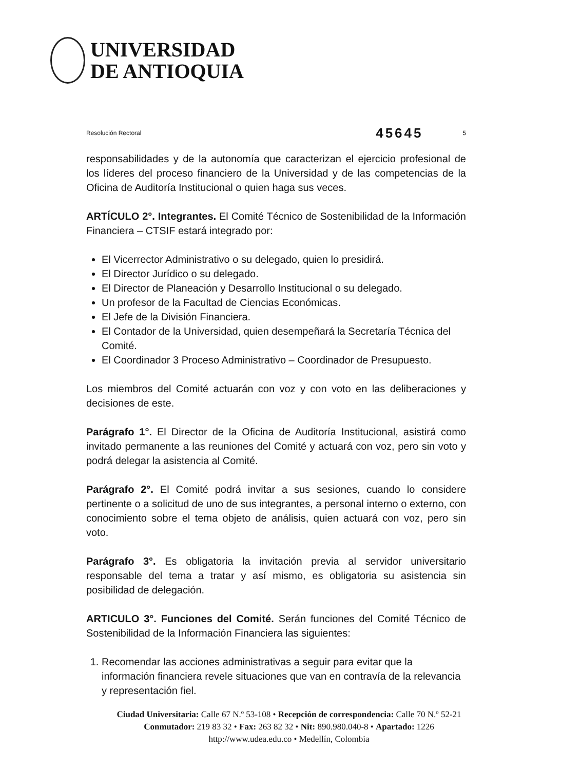UNIVERSIDAD
DE ANTIOQUIA
Resolución Rectoral 45645 5
responsabilidades y de la autonomía que caracterizan el ejercicio profesional de los líderes del proceso financiero de la Universidad y de las competencias de la Oficina de Auditoría Institucional o quien haga sus veces.
ARTÍCULO 2°. Integrantes. El Comité Técnico de Sostenibilidad de la Información Financiera – CTSIF estará integrado por:
El Vicerrector Administrativo o su delegado, quien lo presidirá.
El Director Jurídico o su delegado.
El Director de Planeación y Desarrollo Institucional o su delegado.
Un profesor de la Facultad de Ciencias Económicas.
El Jefe de la División Financiera.
El Contador de la Universidad, quien desempeñará la Secretaría Técnica del Comité.
El Coordinador 3 Proceso Administrativo – Coordinador de Presupuesto.
Los miembros del Comité actuarán con voz y con voto en las deliberaciones y decisiones de este.
Parágrafo 1°. El Director de la Oficina de Auditoría Institucional, asistirá como invitado permanente a las reuniones del Comité y actuará con voz, pero sin voto y podrá delegar la asistencia al Comité.
Parágrafo 2°. El Comité podrá invitar a sus sesiones, cuando lo considere pertinente o a solicitud de uno de sus integrantes, a personal interno o externo, con conocimiento sobre el tema objeto de análisis, quien actuará con voz, pero sin voto.
Parágrafo 3°. Es obligatoria la invitación previa al servidor universitario responsable del tema a tratar y así mismo, es obligatoria su asistencia sin posibilidad de delegación.
ARTICULO 3°. Funciones del Comité. Serán funciones del Comité Técnico de Sostenibilidad de la Información Financiera las siguientes:
1. Recomendar las acciones administrativas a seguir para evitar que la información financiera revele situaciones que van en contravía de la relevancia y representación fiel.
Ciudad Universitaria: Calle 67 N.º 53-108 • Recepción de correspondencia: Calle 70 N.º 52-21
Conmutador: 219 83 32 • Fax: 263 82 32 • Nit: 890.980.040-8 • Apartado: 1226
http://www.udea.edu.co • Medellín, Colombia